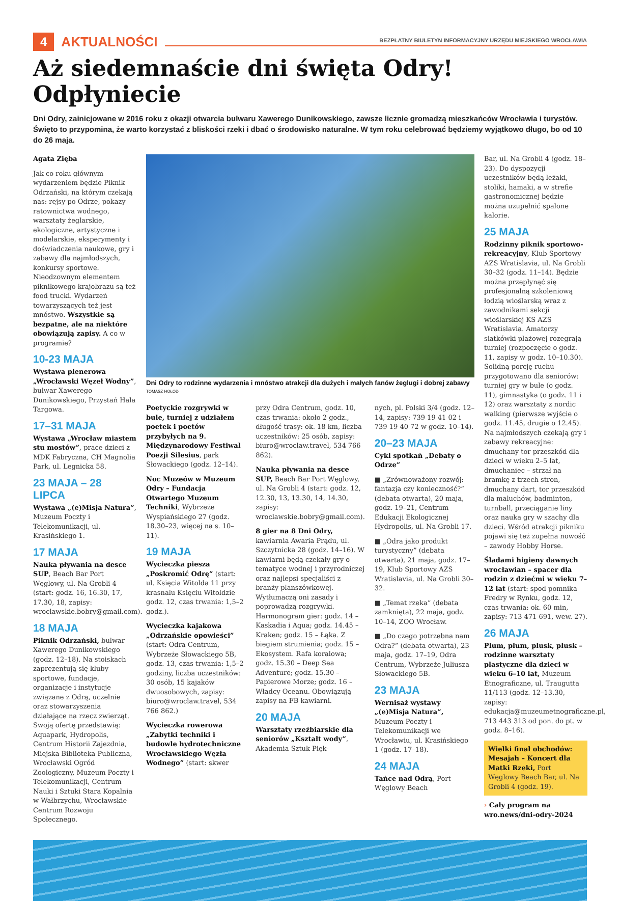4 AKTUALNOŚCI
BEZPŁATNY BIULETYN INFORMACYJNY URZĘDU MIEJSKIEGO WROCŁAWIA
Aż siedemnaście dni święta Odry! Odpłyniecie
Dni Odry, zainicjowane w 2016 roku z okazji otwarcia bulwaru Xawerego Dunikowskiego, zawsze licznie gromadzą mieszkańców Wrocławia i turystów. Święto to przypomina, że warto korzystać z bliskości rzeki i dbać o środowisko naturalne. W tym roku celebrować będziemy wyjątkowo długo, bo od 10 do 26 maja.
Agata Zięba
Jak co roku głównym wydarzeniem będzie Piknik Odrzański, na którym czekają nas: rejsy po Odrze, pokazy ratownictwa wodnego, warsztaty żeglarskie, ekologiczne, artystyczne i modelarskie, eksperymenty i doświadczenia naukowe, gry i zabawy dla najmłodszych, konkursy sportowe. Nieodzownym elementem piknikowego krajobrazu są też food trucki. Wydarzeń towarzyszących też jest mnóstwo. Wszystkie są bezpatne, ale na niektóre obowiązują zapisy. A co w programie?
10-23 MAJA
Wystawa plenerowa „Wrocławski Węzeł Wodny”, bulwar Xawerego Dunikowskiego, Przystań Hala Targowa.
17–31 MAJA
Wystawa „Wrocław miastem stu mostów”, prace dzieci z MDK Fabryczna, CH Magnolia Park, ul. Legnicka 58.
23 MAJA – 28 LIPCA
Wystawa „(e)Misja Natura”, Muzeum Poczty i Telekomunikacji, ul. Krasińskiego 1.
17 MAJA
Nauka pływania na desce SUP, Beach Bar Port Węglowy, ul. Na Grobli 4 (start: godz. 16, 16.30, 17, 17.30, 18, zapisy: wroclawskie.bobry@gmail.com).
18 MAJA
Piknik Odrzański, bulwar Xawerego Dunikowskiego (godz. 12–18). Na stoiskach zaprezentują się kluby sportowe, fundacje, organizacje i instytucje związane z Odrą, uczelnie oraz stowarzyszenia działające na rzecz zwierząt. Swoją ofertę przedstawią: Aquapark, Hydropolis, Centrum Historii Zajezdnia, Miejska Biblioteka Publiczna, Wrocławski Ogród Zoologiczny, Muzeum Poczty i Telekomunikacji, Centrum Nauki i Sztuki Stara Kopalnia w Wałbrzychu, Wrocławskie Centrum Rozwoju Społecznego.
Dni Odry to rodzinne wydarzenia i mnóstwo atrakcji dla dużych i małych fanów żeglugi i dobrej zabawy TOMASZ HOŁOD
Poetyckie rozgrywki w bule, turniej z udziałem poetek i poetów przybyłych na 9. Międzynarodowy Festiwal Poezji Silesius, park Słowackiego (godz. 12–14).
Noc Muzeów w Muzeum Odry – Fundacja Otwartego Muzeum Techniki, Wybrzeże Wyspiańskiego 27 (godz. 18.30–23, więcej na s. 10–11).
19 MAJA
Wycieczka piesza „Poskromić Odrę” (start: ul. Księcia Witolda 11 przy krasnalu Księciu Witoldzie godz. 12, czas trwania: 1,5–2 godz.).
Wycieczka kajakowa „Odrzańskie opowieści” (start: Odra Centrum, Wybrzeże Słowackiego 5B, godz. 13, czas trwania: 1,5–2 godziny, liczba uczestników: 30 osób, 15 kajaków dwuosobowych, zapisy: biuro@wroclaw.travel, 534 766 862.)
Wycieczka rowerowa „Zabytki techniki i budowle hydrotechniczne Wrocławskiego Węzła Wodnego” (start: skwer
przy Odra Centrum, godz. 10, czas trwania: około 2 godz., długość trasy: ok. 18 km, liczba uczestników: 25 osób, zapisy: biuro@wroclaw.travel, 534 766 862).
Nauka pływania na desce SUP, Beach Bar Port Węglowy, ul. Na Grobli 4 (start: godz. 12, 12.30, 13, 13.30, 14, 14.30, zapisy: wroclawskie.bobry@gmail.com).
8 gier na 8 Dni Odry, kawiarnia Awaria Prądu, ul. Szczytnicka 28 (godz. 14–16). W kawiarni będą czekały gry o tematyce wodnej i przyrodniczej oraz najlepsi specjaliści z branży planszówkowej. Wytłumaczą oni zasady i poprowadzą rozgrywki. Harmonogram gier: godz. 14 – Kaskadia i Aqua; godz. 14.45 – Kraken; godz. 15 – Łąka. Z biegiem strumienia; godz. 15 – Ekosystem. Rafa koralowa; godz. 15.30 – Deep Sea Adventure; godz. 15.30 – Papierowe Morze; godz. 16 – Władcy Oceanu. Obowiązują zapisy na FB kawiarni.
20 MAJA
Warsztaty rzeźbiarskie dla seniorów „Kształt wody”, Akademia Sztuk Pięk-
nych, pl. Polski 3/4 (godz. 12–14, zapisy: 739 19 41 02 i 739 19 40 72 w godz. 10–14).
20–23 MAJA
Cykl spotkań „Debaty o Odrze”
■ „Zrównoważony rozwój: fantazja czy konieczność?” (debata otwarta), 20 maja, godz. 19–21, Centrum Edukacji Ekologicznej Hydropolis, ul. Na Grobli 17.
■ „Odra jako produkt turystyczny” (debata otwarta), 21 maja, godz. 17–19, Klub Sportowy AZS Wratislavia, ul. Na Grobli 30–32.
■ „Temat rzeka” (debata zamknięta), 22 maja, godz. 10–14, ZOO Wrocław.
■ „Do czego potrzebna nam Odra?” (debata otwarta), 23 maja, godz. 17–19, Odra Centrum, Wybrzeże Juliusza Słowackiego 5B.
23 MAJA
Wernisaż wystawy „(e)Misja Natura”, Muzeum Poczty i Telekomunikacji we Wrocławiu, ul. Krasińskiego 1 (godz. 17–18).
24 MAJA
Tańce nad Odrą, Port Węglowy Beach
Bar, ul. Na Grobli 4 (godz. 18–23). Do dyspozycji uczestników będą leżaki, stoliki, hamaki, a w strefie gastronomicznej będzie można uzupełnić spalone kalorie.
25 MAJA
Rodzinny piknik sportowo-rekreacyjny, Klub Sportowy AZS Wratislavia, ul. Na Grobli 30–32 (godz. 11–14). Będzie można przepłynąć się profesjonalną szkoleniową łodzią wioślarską wraz z zawodnikami sekcji wioślarskiej KS AZS Wratislavia. Amatorzy siatkówki plażowej rozegrają turniej (rozpoczęcie o godz. 11, zapisy w godz. 10–10.30). Solidną porcję ruchu przygotowano dla seniorów: turniej gry w bule (o godz. 11), gimnastyka (o godz. 11 i 12) oraz warsztaty z nordic walking (pierwsze wyjście o godz. 11.45, drugie o 12.45). Na najmłodszych czekają gry i zabawy rekreacyjne: dmuchany tor przeszkód dla dzieci w wieku 2–5 lat, dmuchaniec – strzał na bramkę z trzech stron, dmuchany dart, tor przeszkód dla maluchów, badminton, turnball, przeciąganie liny oraz nauka gry w szachy dla dzieci. Wśród atrakcji pikniku pojawi się też zupełna nowość – zawody Hobby Horse.
Śladami higieny dawnych wrocławian – spacer dla rodzin z dziećmi w wieku 7–12 lat (start: spod pomnika Fredry w Rynku, godz. 12, czas trwania: ok. 60 min, zapisy: 713 471 691, wew. 27).
26 MAJA
Plum, plum, plusk, plusk – rodzinne warsztaty plastyczne dla dzieci w wieku 6–10 lat, Muzeum Etnograficzne, ul. Traugutta 11/113 (godz. 12–13.30, zapisy: edukacja@muzeumetnograficzne.pl, 713 443 313 od pon. do pt. w godz. 8–16).
Wielki finał obchodów: Mesajah – Koncert dla Matki Rzeki, Port Węglowy Beach Bar, ul. Na Grobli 4 (godz. 19).
› Cały program na wro.news/dni-odry-2024